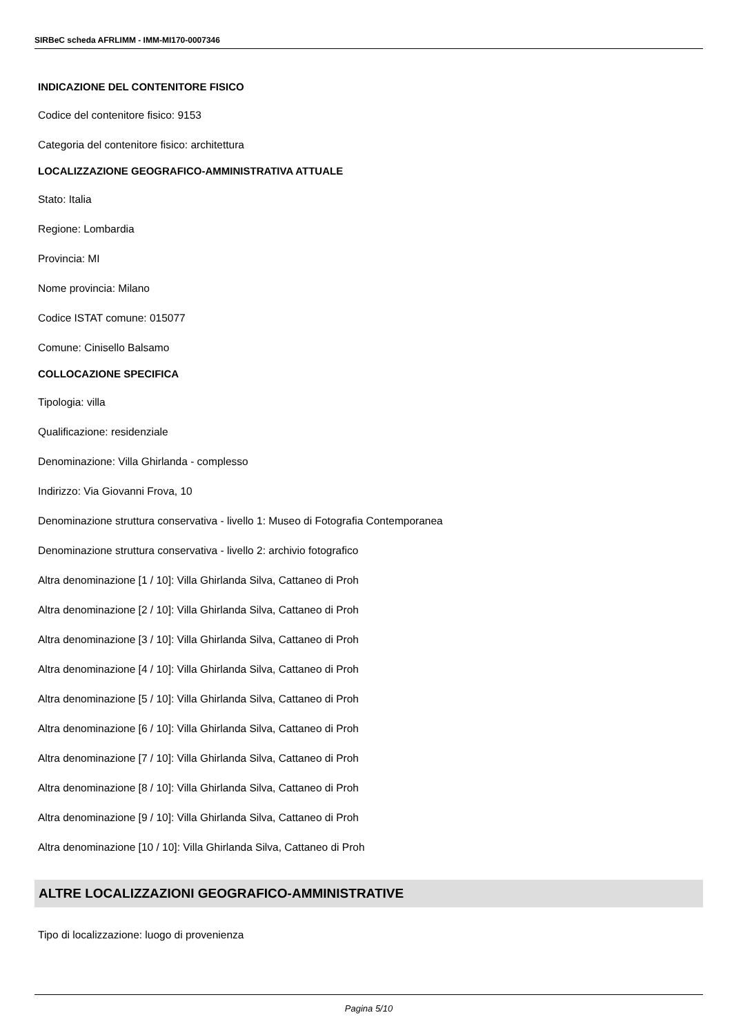SIRBeC scheda AFRLIMM - IMM-MI170-0007346
INDICAZIONE DEL CONTENITORE FISICO
Codice del contenitore fisico: 9153
Categoria del contenitore fisico: architettura
LOCALIZZAZIONE GEOGRAFICO-AMMINISTRATIVA ATTUALE
Stato: Italia
Regione: Lombardia
Provincia: MI
Nome provincia: Milano
Codice ISTAT comune: 015077
Comune: Cinisello Balsamo
COLLOCAZIONE SPECIFICA
Tipologia: villa
Qualificazione: residenziale
Denominazione: Villa Ghirlanda - complesso
Indirizzo: Via Giovanni Frova, 10
Denominazione struttura conservativa - livello 1: Museo di Fotografia Contemporanea
Denominazione struttura conservativa - livello 2: archivio fotografico
Altra denominazione [1 / 10]: Villa Ghirlanda Silva, Cattaneo di Proh
Altra denominazione [2 / 10]: Villa Ghirlanda Silva, Cattaneo di Proh
Altra denominazione [3 / 10]: Villa Ghirlanda Silva, Cattaneo di Proh
Altra denominazione [4 / 10]: Villa Ghirlanda Silva, Cattaneo di Proh
Altra denominazione [5 / 10]: Villa Ghirlanda Silva, Cattaneo di Proh
Altra denominazione [6 / 10]: Villa Ghirlanda Silva, Cattaneo di Proh
Altra denominazione [7 / 10]: Villa Ghirlanda Silva, Cattaneo di Proh
Altra denominazione [8 / 10]: Villa Ghirlanda Silva, Cattaneo di Proh
Altra denominazione [9 / 10]: Villa Ghirlanda Silva, Cattaneo di Proh
Altra denominazione [10 / 10]: Villa Ghirlanda Silva, Cattaneo di Proh
ALTRE LOCALIZZAZIONI GEOGRAFICO-AMMINISTRATIVE
Tipo di localizzazione: luogo di provenienza
Pagina 5/10